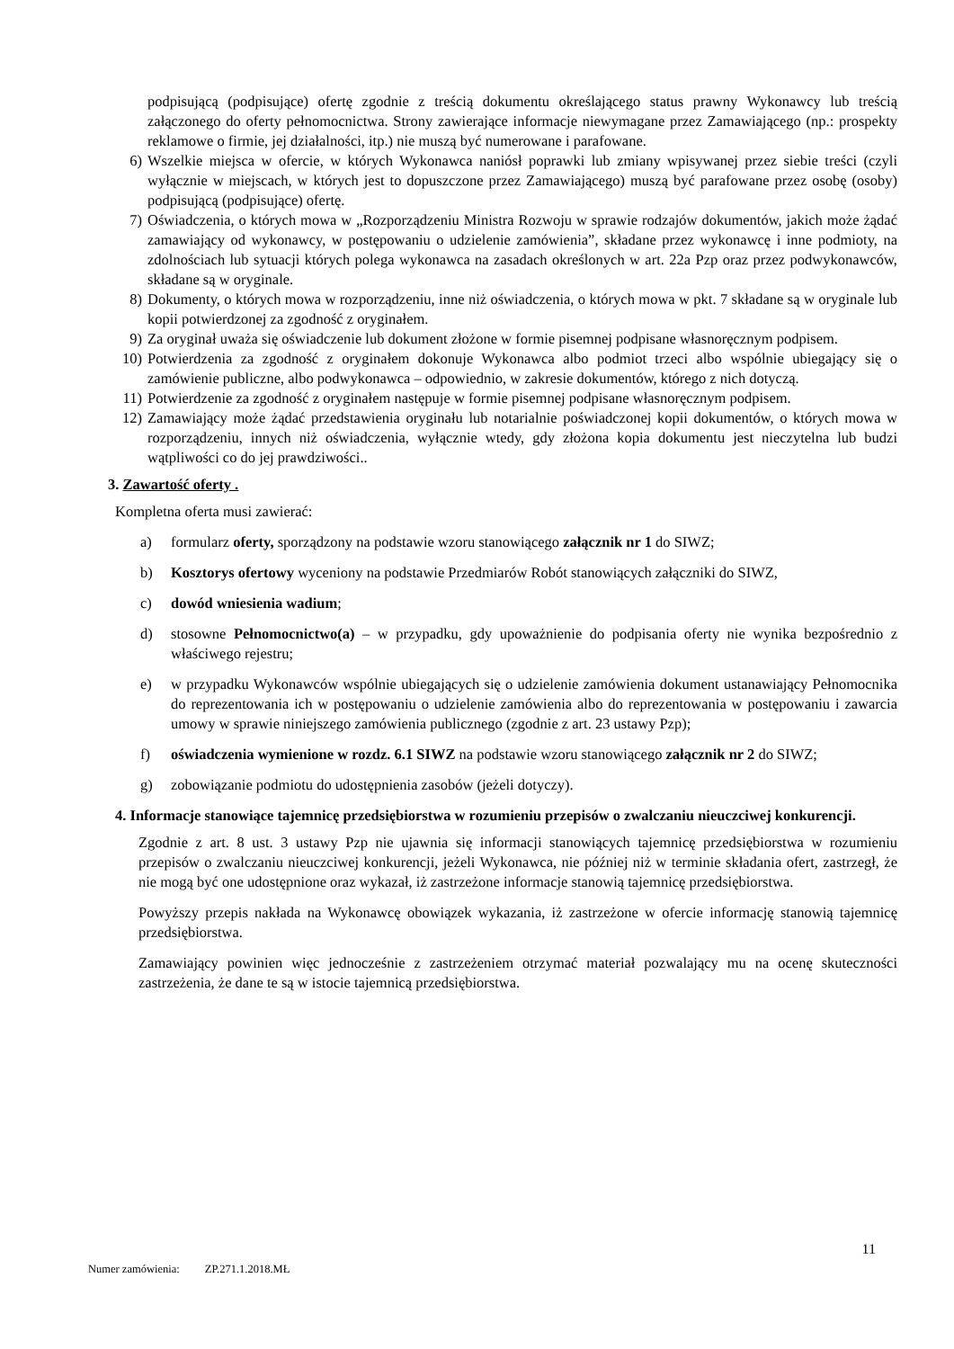podpisującą (podpisujące) ofertę zgodnie z treścią dokumentu określającego status prawny Wykonawcy lub treścią załączonego do oferty pełnomocnictwa. Strony zawierające informacje niewymagane przez Zamawiającego (np.: prospekty reklamowe o firmie, jej działalności, itp.) nie muszą być numerowane i parafowane.
6) Wszelkie miejsca w ofercie, w których Wykonawca naniósł poprawki lub zmiany wpisywanej przez siebie treści (czyli wyłącznie w miejscach, w których jest to dopuszczone przez Zamawiającego) muszą być parafowane przez osobę (osoby) podpisującą (podpisujące) ofertę.
7) Oświadczenia, o których mowa w „Rozporządzeniu Ministra Rozwoju w sprawie rodzajów dokumentów, jakich może żądać zamawiający od wykonawcy, w postępowaniu o udzielenie zamówienia”, składane przez wykonawcę i inne podmioty, na zdolnościach lub sytuacji których polega wykonawca na zasadach określonych w art. 22a Pzp oraz przez podwykonawców, składane są w oryginale.
8) Dokumenty, o których mowa w rozporządzeniu, inne niż oświadczenia, o których mowa w pkt. 7 składane są w oryginale lub kopii potwierdzonej za zgodność z oryginałem.
9) Za oryginał uważa się oświadczenie lub dokument złożone w formie pisemnej podpisane własnoręcznym podpisem.
10) Potwierdzenia za zgodność z oryginałem dokonuje Wykonawca albo podmiot trzeci albo wspólnie ubiegający się o zamówienie publiczne, albo podwykonawca – odpowiednio, w zakresie dokumentów, którego z nich dotyczą.
11) Potwierdzenie za zgodność z oryginałem następuje w formie pisemnej podpisane własnoręcznym podpisem.
12) Zamawiający może żądać przedstawienia oryginału lub notarialnie poświadczonej kopii dokumentów, o których mowa w rozporządzeniu, innych niż oświadczenia, wyłącznie wtedy, gdy złożona kopia dokumentu jest nieczytelna lub budzi wątpliwości co do jej prawdziwości..
3. Zawartość oferty .
Kompletna oferta musi zawierać:
a) formularz oferty, sporządzony na podstawie wzoru stanowiącego załącznik nr 1 do SIWZ;
b) Kosztorys ofertowy wyceniony na podstawie Przedmiarów Robót stanowiących załączniki do SIWZ,
c) dowód wniesienia wadium;
d) stosowne Pełnomocnictwo(a) – w przypadku, gdy upoważnienie do podpisania oferty nie wynika bezpośrednio z właściwego rejestru;
e) w przypadku Wykonawców wspólnie ubiegających się o udzielenie zamówienia dokument ustanawiający Pełnomocnika do reprezentowania ich w postępowaniu o udzielenie zamówienia albo do reprezentowania w postępowaniu i zawarcia umowy w sprawie niniejszego zamówienia publicznego (zgodnie z art. 23 ustawy Pzp);
f) oświadczenia wymienione w rozdz. 6.1 SIWZ na podstawie wzoru stanowiącego załącznik nr 2 do SIWZ;
g) zobowiązanie podmiotu do udostępnienia zasobów (jeżeli dotyczy).
4. Informacje stanowiące tajemnicę przedsiębiorstwa w rozumieniu przepisów o zwalczaniu nieuczciwej konkurencji.
Zgodnie z art. 8 ust. 3 ustawy Pzp nie ujawnia się informacji stanowiących tajemnicę przedsiębiorstwa w rozumieniu przepisów o zwalczaniu nieuczciwej konkurencji, jeżeli Wykonawca, nie później niż w terminie składania ofert, zastrzegł, że nie mogą być one udostępnione oraz wykazał, iż zastrzeżone informacje stanowią tajemnicę przedsiębiorstwa.
Powyższy przepis nakłada na Wykonawcę obowiązek wykazania, iż zastrzeżone w ofercie informację stanowią tajemnicę przedsiębiorstwa.
Zamawiający powinien więc jednocześnie z zastrzeżeniem otrzymać materiał pozwalający mu na ocenę skuteczności zastrzeżenia, że dane te są w istocie tajemnicą przedsiębiorstwa.
11
Numer zamówienia: ZP.271.1.2018.MŁ